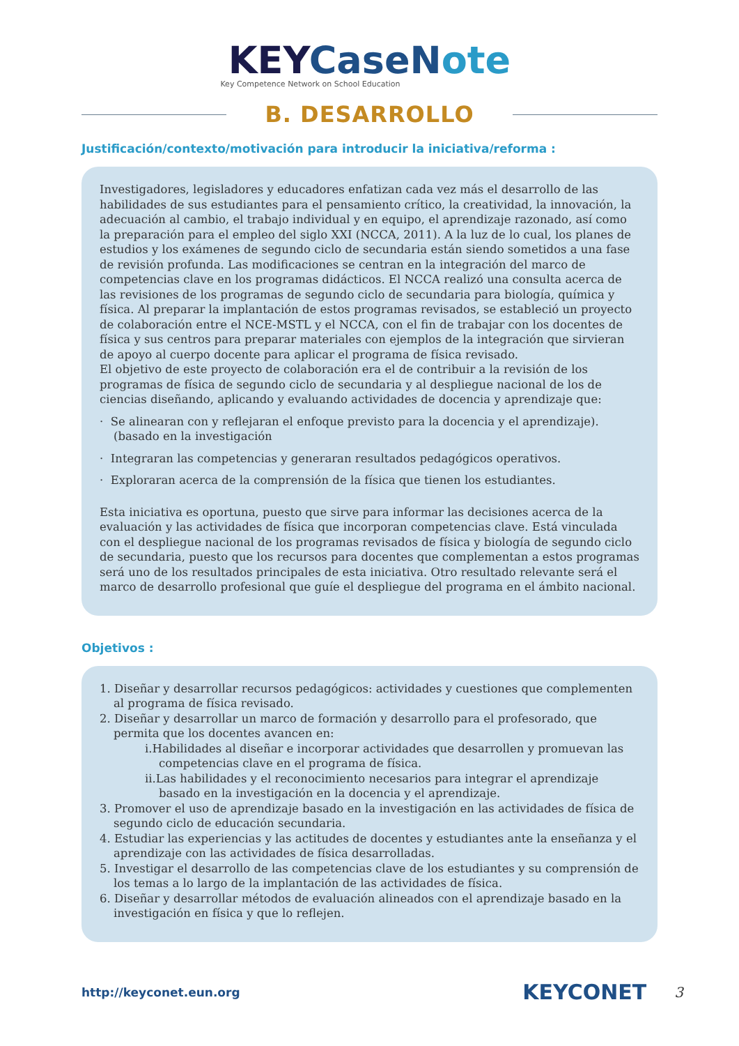KEYCaseNote
Key Competence Network on School Education
B. DESARROLLO
Justificación/contexto/motivación para introducir la iniciativa/reforma :
Investigadores, legisladores y educadores enfatizan cada vez más el desarrollo de las habilidades de sus estudiantes para el pensamiento crítico, la creatividad, la innovación, la adecuación al cambio, el trabajo individual y en equipo, el aprendizaje razonado, así como la preparación para el empleo del siglo XXI (NCCA, 2011). A la luz de lo cual, los planes de estudios y los exámenes de segundo ciclo de secundaria están siendo sometidos a una fase de revisión profunda. Las modificaciones se centran en la integración del marco de competencias clave en los programas didácticos. El NCCA realizó una consulta acerca de las revisiones de los programas de segundo ciclo de secundaria para biología, química y física. Al preparar la implantación de estos programas revisados, se estableció un proyecto de colaboración entre el NCE-MSTL y el NCCA, con el fin de trabajar con los docentes de física y sus centros para preparar materiales con ejemplos de la integración que sirvieran de apoyo al cuerpo docente para aplicar el programa de física revisado.
El objetivo de este proyecto de colaboración era el de contribuir a la revisión de los programas de física de segundo ciclo de secundaria y al despliegue nacional de los de ciencias diseñando, aplicando y evaluando actividades de docencia y aprendizaje que:
· Se alinearan con y reflejaran el enfoque previsto para la docencia y el aprendizaje). (basado en la investigación
· Integraran las competencias y generaran resultados pedagógicos operativos.
· Exploraran acerca de la comprensión de la física que tienen los estudiantes.
Esta iniciativa es oportuna, puesto que sirve para informar las decisiones acerca de la evaluación y las actividades de física que incorporan competencias clave. Está vinculada con el despliegue nacional de los programas revisados de física y biología de segundo ciclo de secundaria, puesto que los recursos para docentes que complementan a estos programas será uno de los resultados principales de esta iniciativa. Otro resultado relevante será el marco de desarrollo profesional que guíe el despliegue del programa en el ámbito nacional.
Objetivos :
1. Diseñar y desarrollar recursos pedagógicos: actividades y cuestiones que complementen al programa de física revisado.
2. Diseñar y desarrollar un marco de formación y desarrollo para el profesorado, que permita que los docentes avancen en:
i.Habilidades al diseñar e incorporar actividades que desarrollen y promuevan las competencias clave en el programa de física.
ii.Las habilidades y el reconocimiento necesarios para integrar el aprendizaje basado en la investigación en la docencia y el aprendizaje.
3. Promover el uso de aprendizaje basado en la investigación en las actividades de física de segundo ciclo de educación secundaria.
4. Estudiar las experiencias y las actitudes de docentes y estudiantes ante la enseñanza y el aprendizaje con las actividades de física desarrolladas.
5. Investigar el desarrollo de las competencias clave de los estudiantes y su comprensión de los temas a lo largo de la implantación de las actividades de física.
6. Diseñar y desarrollar métodos de evaluación alineados con el aprendizaje basado en la investigación en física y que lo reflejen.
http://keyconet.eun.org KEYCONET 3